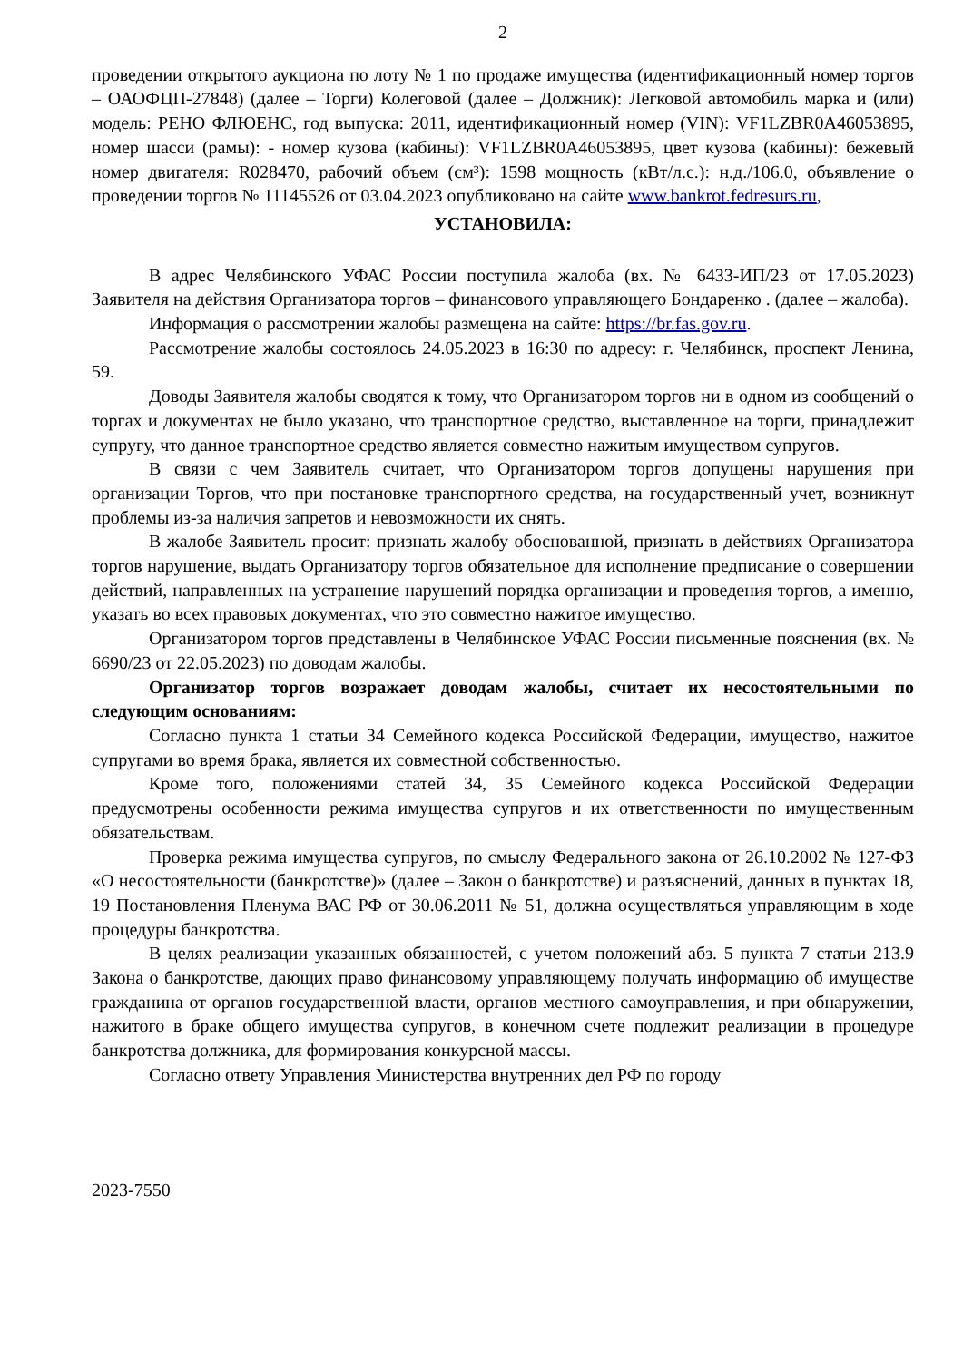2
проведении открытого аукциона по лоту № 1 по продаже имущества (идентификационный номер торгов – ОАОФЦП-27848) (далее – Торги) Колеговой (далее – Должник): Легковой автомобиль марка и (или) модель: РЕНО ФЛЮЕНС, год выпуска: 2011, идентификационный номер (VIN): VF1LZBR0A46053895, номер шасси (рамы): - номер кузова (кабины): VF1LZBR0A46053895, цвет кузова (кабины): бежевый номер двигателя: R028470, рабочий объем (см³): 1598 мощность (кВт/л.с.): н.д./106.0, объявление о проведении торгов № 11145526 от 03.04.2023 опубликовано на сайте www.bankrot.fedresurs.ru,
УСТАНОВИЛА:
В адрес Челябинского УФАС России поступила жалоба (вх. № 6433-ИП/23 от 17.05.2023) Заявителя на действия Организатора торгов – финансового управляющего Бондаренко . (далее – жалоба).
Информация о рассмотрении жалобы размещена на сайте: https://br.fas.gov.ru.
Рассмотрение жалобы состоялось 24.05.2023 в 16:30 по адресу: г. Челябинск, проспект Ленина, 59.
Доводы Заявителя жалобы сводятся к тому, что Организатором торгов ни в одном из сообщений о торгах и документах не было указано, что транспортное средство, выставленное на торги, принадлежит супругу, что данное транспортное средство является совместно нажитым имуществом супругов.
В связи с чем Заявитель считает, что Организатором торгов допущены нарушения при организации Торгов, что при постановке транспортного средства, на государственный учет, возникнут проблемы из-за наличия запретов и невозможности их снять.
В жалобе Заявитель просит: признать жалобу обоснованной, признать в действиях Организатора торгов нарушение, выдать Организатору торгов обязательное для исполнение предписание о совершении действий, направленных на устранение нарушений порядка организации и проведения торгов, а именно, указать во всех правовых документах, что это совместно нажитое имущество.
Организатором торгов представлены в Челябинское УФАС России письменные пояснения (вх. № 6690/23 от 22.05.2023) по доводам жалобы.
Организатор торгов возражает доводам жалобы, считает их несостоятельными по следующим основаниям:
Согласно пункта 1 статьи 34 Семейного кодекса Российской Федерации, имущество, нажитое супругами во время брака, является их совместной собственностью.
Кроме того, положениями статей 34, 35 Семейного кодекса Российской Федерации предусмотрены особенности режима имущества супругов и их ответственности по имущественным обязательствам.
Проверка режима имущества супругов, по смыслу Федерального закона от 26.10.2002 № 127-ФЗ «О несостоятельности (банкротстве)» (далее – Закон о банкротстве) и разъяснений, данных в пунктах 18, 19 Постановления Пленума ВАС РФ от 30.06.2011 № 51, должна осуществляться управляющим в ходе процедуры банкротства.
В целях реализации указанных обязанностей, с учетом положений абз. 5 пункта 7 статьи 213.9 Закона о банкротстве, дающих право финансовому управляющему получать информацию об имуществе гражданина от органов государственной власти, органов местного самоуправления, и при обнаружении, нажитого в браке общего имущества супругов, в конечном счете подлежит реализации в процедуре банкротства должника, для формирования конкурсной массы.
Согласно ответу Управления Министерства внутренних дел РФ по городу
2023-7550